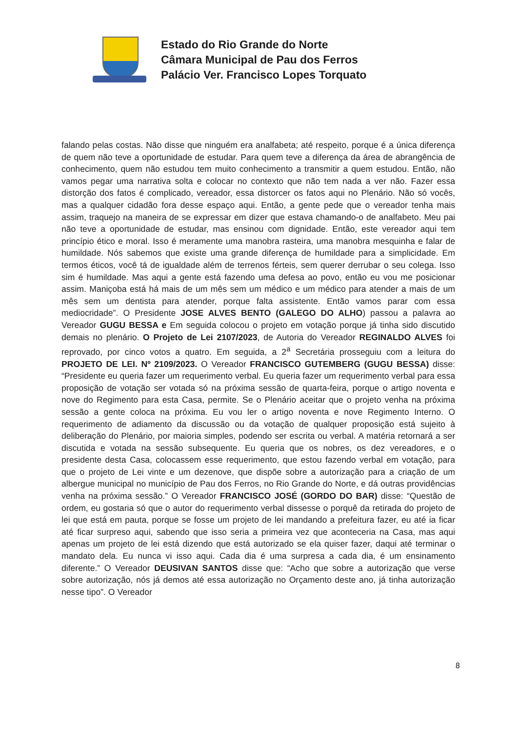Estado do Rio Grande do Norte
Câmara Municipal de Pau dos Ferros
Palácio Ver. Francisco Lopes Torquato
falando pelas costas. Não disse que ninguém era analfabeta; até respeito, porque é a única diferença de quem não teve a oportunidade de estudar. Para quem teve a diferença da área de abrangência de conhecimento, quem não estudou tem muito conhecimento a transmitir a quem estudou. Então, não vamos pegar uma narrativa solta e colocar no contexto que não tem nada a ver não. Fazer essa distorção dos fatos é complicado, vereador, essa distorcer os fatos aqui no Plenário. Não só vocês, mas a qualquer cidadão fora desse espaço aqui. Então, a gente pede que o vereador tenha mais assim, traquejo na maneira de se expressar em dizer que estava chamando-o de analfabeto. Meu pai não teve a oportunidade de estudar, mas ensinou com dignidade. Então, este vereador aqui tem princípio ético e moral. Isso é meramente uma manobra rasteira, uma manobra mesquinha e falar de humildade. Nós sabemos que existe uma grande diferença de humildade para a simplicidade. Em termos éticos, você tá de igualdade além de terrenos férteis, sem querer derrubar o seu colega. Isso sim é humildade. Mas aqui a gente está fazendo uma defesa ao povo, então eu vou me posicionar assim. Maniçoba está há mais de um mês sem um médico e um médico para atender a mais de um mês sem um dentista para atender, porque falta assistente. Então vamos parar com essa mediocridade”. O Presidente JOSE ALVES BENTO (GALEGO DO ALHO) passou a palavra ao Vereador GUGU BESSA e Em seguida colocou o projeto em votação porque já tinha sido discutido demais no plenário. O Projeto de Lei 2107/2023, de Autoria do Vereador REGINALDO ALVES foi reprovado, por cinco votos a quatro. Em seguida, a 2<sup>a</sup> Secretária prosseguiu com a leitura do PROJETO DE LEI. Nº 2109/2023. O Vereador FRANCISCO GUTEMBERG (GUGU BESSA) disse: “Presidente eu queria fazer um requerimento verbal. Eu queria fazer um requerimento verbal para essa proposição de votação ser votada só na próxima sessão de quarta-feira, porque o artigo noventa e nove do Regimento para esta Casa, permite. Se o Plenário aceitar que o projeto venha na próxima sessão a gente coloca na próxima. Eu vou ler o artigo noventa e nove Regimento Interno. O requerimento de adiamento da discussão ou da votação de qualquer proposição está sujeito à deliberação do Plenário, por maioria simples, podendo ser escrita ou verbal. A matéria retornará a ser discutida e votada na sessão subsequente. Eu queria que os nobres, os dez vereadores, e o presidente desta Casa, colocassem esse requerimento, que estou fazendo verbal em votação, para que o projeto de Lei vinte e um dezenove, que dispõe sobre a autorização para a criação de um albergue municipal no município de Pau dos Ferros, no Rio Grande do Norte, e dá outras providências venha na próxima sessão.” O Vereador FRANCISCO JOSÉ (GORDO DO BAR) disse: “Questão de ordem, eu gostaria só que o autor do requerimento verbal dissesse o porquê da retirada do projeto de lei que está em pauta, porque se fosse um projeto de lei mandando a prefeitura fazer, eu até ia ficar até ficar surpreso aqui, sabendo que isso seria a primeira vez que aconteceria na Casa, mas aqui apenas um projeto de lei está dizendo que está autorizado se ela quiser fazer, daqui até terminar o mandato dela. Eu nunca vi isso aqui. Cada dia é uma surpresa a cada dia, é um ensinamento diferente.” O Vereador DEUSIVAN SANTOS disse que: “Acho que sobre a autorização que verse sobre autorização, nós já demos até essa autorização no Orçamento deste ano, já tinha autorização nesse tipo”. O Vereador
8